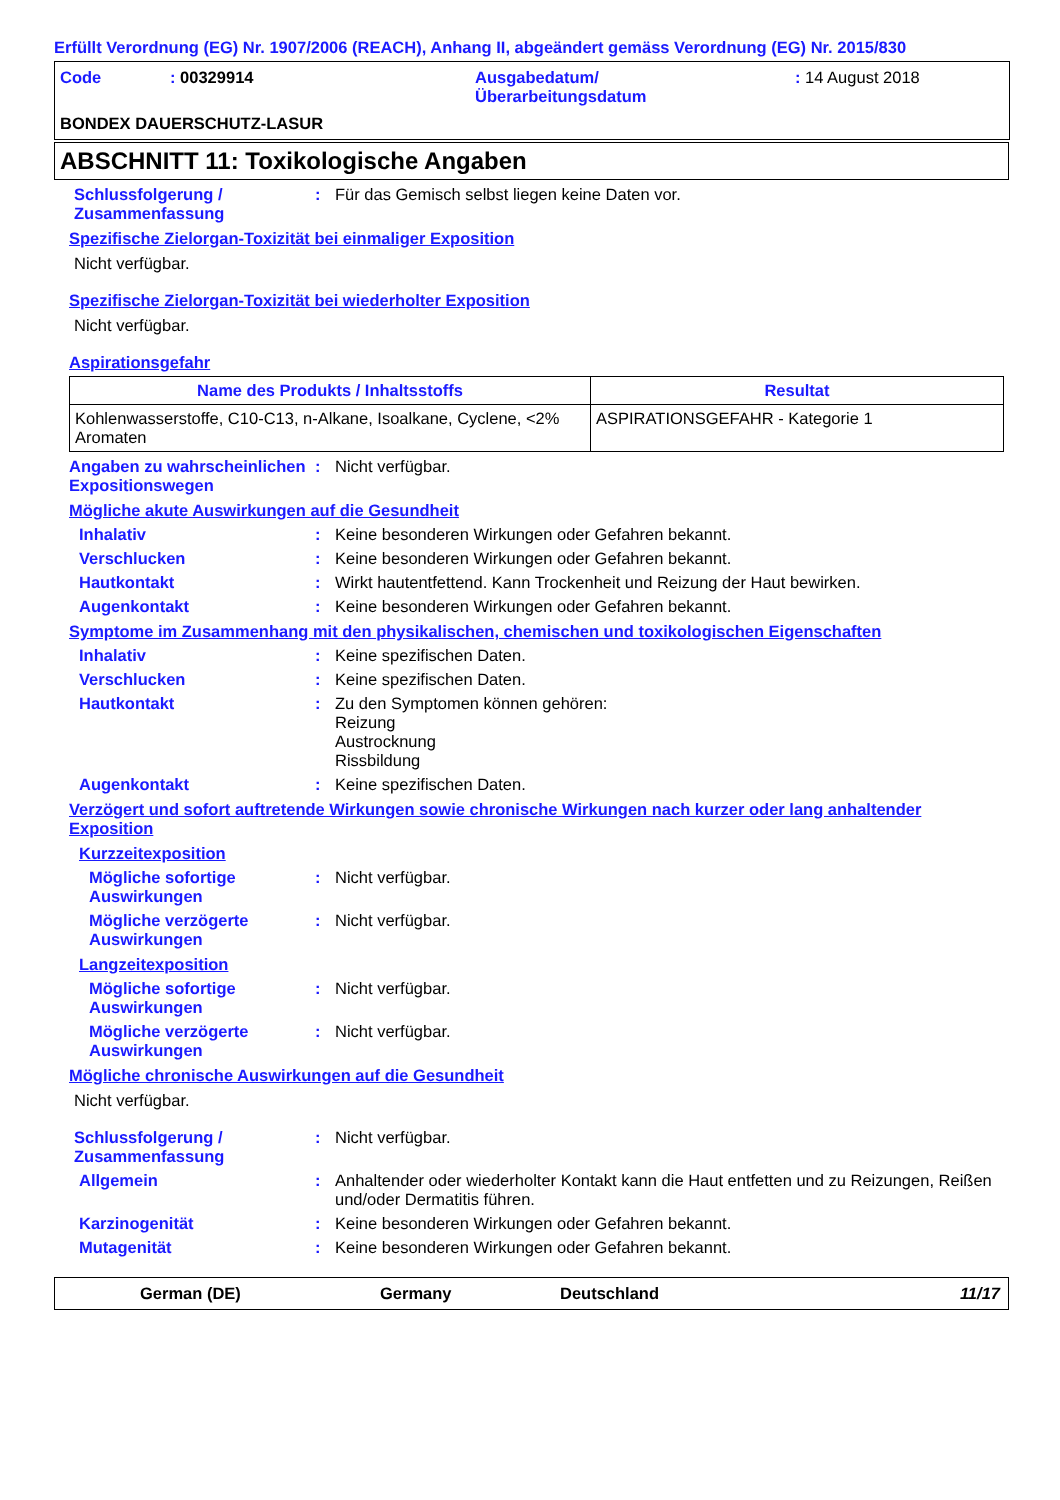Erfüllt Verordnung (EG) Nr. 1907/2006 (REACH), Anhang II, abgeändert gemäss Verordnung (EG) Nr. 2015/830
Code
: 00329914
Ausgabedatum/
Überarbeitungsdatum
: 14 August 2018
BONDEX DAUERSCHUTZ-LASUR
ABSCHNITT 11: Toxikologische Angaben
Schlussfolgerung / Zusammenfassung
:
Für das Gemisch selbst liegen keine Daten vor.
Spezifische Zielorgan-Toxizität bei einmaliger Exposition
Nicht verfügbar.
Spezifische Zielorgan-Toxizität bei wiederholter Exposition
Nicht verfügbar.
Aspirationsgefahr
| Name des Produkts / Inhaltsstoffs | Resultat |
| --- | --- |
| Kohlenwasserstoffe, C10-C13, n-Alkane, Isoalkane, Cyclene, <2% Aromaten | ASPIRATIONSGEFAHR - Kategorie 1 |
Angaben zu wahrscheinlichen Expositionswegen
:
Nicht verfügbar.
Mögliche akute Auswirkungen auf die Gesundheit
Inhalativ
:
Keine besonderen Wirkungen oder Gefahren bekannt.
Verschlucken
:
Keine besonderen Wirkungen oder Gefahren bekannt.
Hautkontakt
:
Wirkt hautentfettend. Kann Trockenheit und Reizung der Haut bewirken.
Augenkontakt
:
Keine besonderen Wirkungen oder Gefahren bekannt.
Symptome im Zusammenhang mit den physikalischen, chemischen und toxikologischen Eigenschaften
Inhalativ
:
Keine spezifischen Daten.
Verschlucken
:
Keine spezifischen Daten.
Hautkontakt
:
Zu den Symptomen können gehören:
Reizung
Austrocknung
Rissbildung
Augenkontakt
:
Keine spezifischen Daten.
Verzögert und sofort auftretende Wirkungen sowie chronische Wirkungen nach kurzer oder lang anhaltender Exposition
Kurzzeitexposition
Mögliche sofortige Auswirkungen
:
Nicht verfügbar.
Mögliche verzögerte Auswirkungen
:
Nicht verfügbar.
Langzeitexposition
Mögliche sofortige Auswirkungen
:
Nicht verfügbar.
Mögliche verzögerte Auswirkungen
:
Nicht verfügbar.
Mögliche chronische Auswirkungen auf die Gesundheit
Nicht verfügbar.
Schlussfolgerung / Zusammenfassung
:
Nicht verfügbar.
Allgemein
:
Anhaltender oder wiederholter Kontakt kann die Haut entfetten und zu Reizungen, Reißen und/oder Dermatitis führen.
Karzinogenität
:
Keine besonderen Wirkungen oder Gefahren bekannt.
Mutagenität
:
Keine besonderen Wirkungen oder Gefahren bekannt.
German (DE)
Germany
Deutschland
11/17